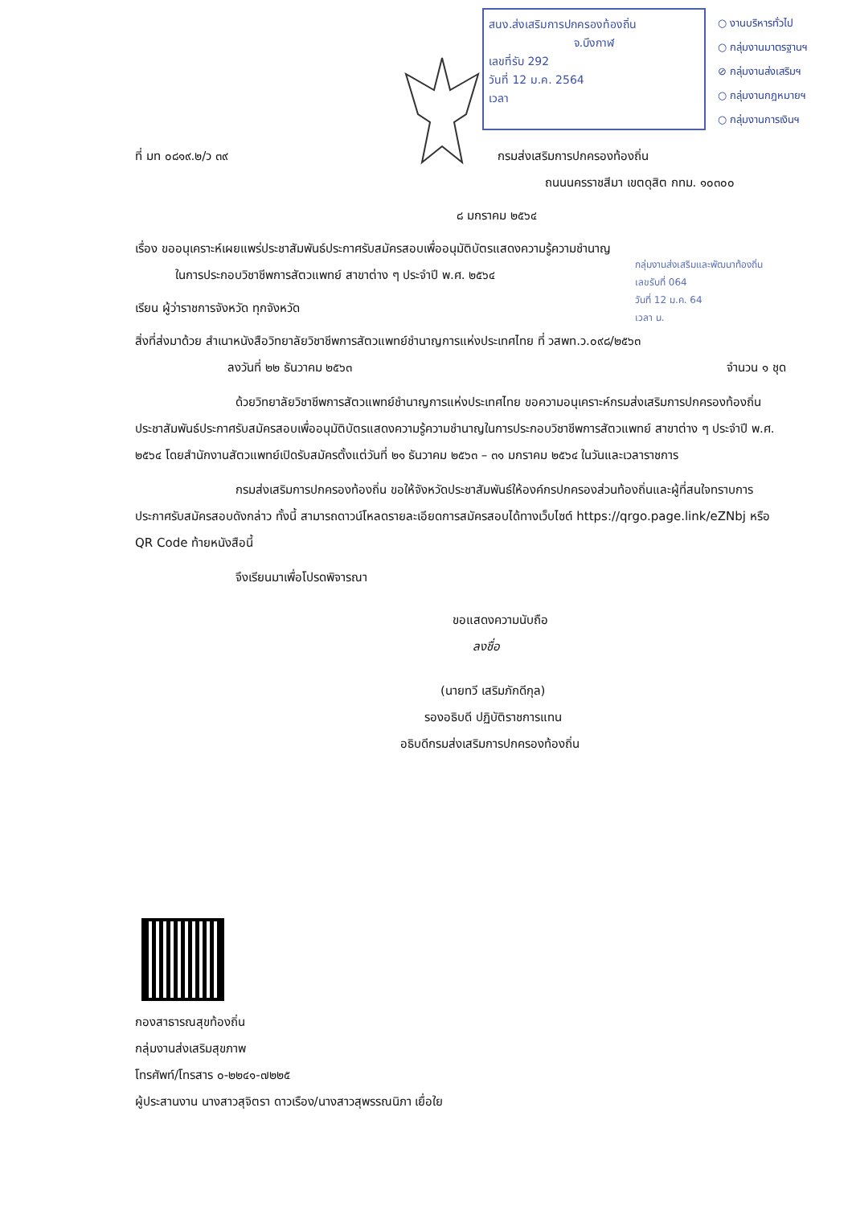สนง.ส่งเสริมการปกครองท้องถิ่น
จ.บึงกาฬ
เลขที่รับ 292
วันที่ 12 ม.ค. 2564
เวลา
○ งานบริหารทั่วไป
○ กลุ่มงานมาตรฐานฯ
⊘ กลุ่มงานส่งเสริมฯ
○ กลุ่มงานกฎหมายฯ
○ กลุ่มงานการเงินฯ
กลุ่มงานส่งเสริมและพัฒนาท้องถิ่น
เลขรับที่ 064
วันที่ 12 ม.ค. 64
เวลา น.
ที่ มท ๐๘๑๙.๒/ว ๓๙ กรมส่งเสริมการปกครองท้องถิ่น
ถนนนครราชสีมา เขตดุสิต กทม. ๑๐๓๐๐
๘ มกราคม ๒๕๖๔
เรื่อง ขออนุเคราะห์เผยแพร่ประชาสัมพันธ์ประกาศรับสมัครสอบเพื่ออนุมัติบัตรแสดงความรู้ความชำนาญ
ในการประกอบวิชาชีพการสัตวแพทย์ สาขาต่าง ๆ ประจำปี พ.ศ. ๒๕๖๔
เรียน ผู้ว่าราชการจังหวัด ทุกจังหวัด
สิ่งที่ส่งมาด้วย สำเนาหนังสือวิทยาลัยวิชาชีพการสัตวแพทย์ชำนาญการแห่งประเทศไทย ที่ วสพท.ว.๐๙๘/๒๕๖๓
ลงวันที่ ๒๒ ธันวาคม ๒๕๖๓ จำนวน ๑ ชุด
ด้วยวิทยาลัยวิชาชีพการสัตวแพทย์ชำนาญการแห่งประเทศไทย ขอความอนุเคราะห์กรมส่งเสริมการปกครองท้องถิ่นประชาสัมพันธ์ประกาศรับสมัครสอบเพื่ออนุมัติบัตรแสดงความรู้ความชำนาญในการประกอบวิชาชีพการสัตวแพทย์ สาขาต่าง ๆ ประจำปี พ.ศ. ๒๕๖๔ โดยสำนักงานสัตวแพทย์เปิดรับสมัครตั้งแต่วันที่ ๒๑ ธันวาคม ๒๕๖๓ – ๓๑ มกราคม ๒๕๖๔ ในวันและเวลาราชการ
กรมส่งเสริมการปกครองท้องถิ่น ขอให้จังหวัดประชาสัมพันธ์ให้องค์กรปกครองส่วนท้องถิ่นและผู้ที่สนใจทราบการประกาศรับสมัครสอบดังกล่าว ทั้งนี้ สามารถดาวน์โหลดรายละเอียดการสมัครสอบได้ทางเว็บไซต์ https://qrgo.page.link/eZNbj หรือ QR Code ท้ายหนังสือนี้
จึงเรียนมาเพื่อโปรดพิจารณา
ขอแสดงความนับถือ
ลงชื่อ
(นายทวี เสริมภักดีกุล)
รองอธิบดี ปฏิบัติราชการแทน
อธิบดีกรมส่งเสริมการปกครองท้องถิ่น
กองสาธารณสุขท้องถิ่น
กลุ่มงานส่งเสริมสุขภาพ
โทรศัพท์/โทรสาร ๐-๒๒๔๑-๗๒๒๕
ผู้ประสานงาน นางสาวสุจิตรา ดาวเรือง/นางสาวสุพรรณนิภา เยื่อใย